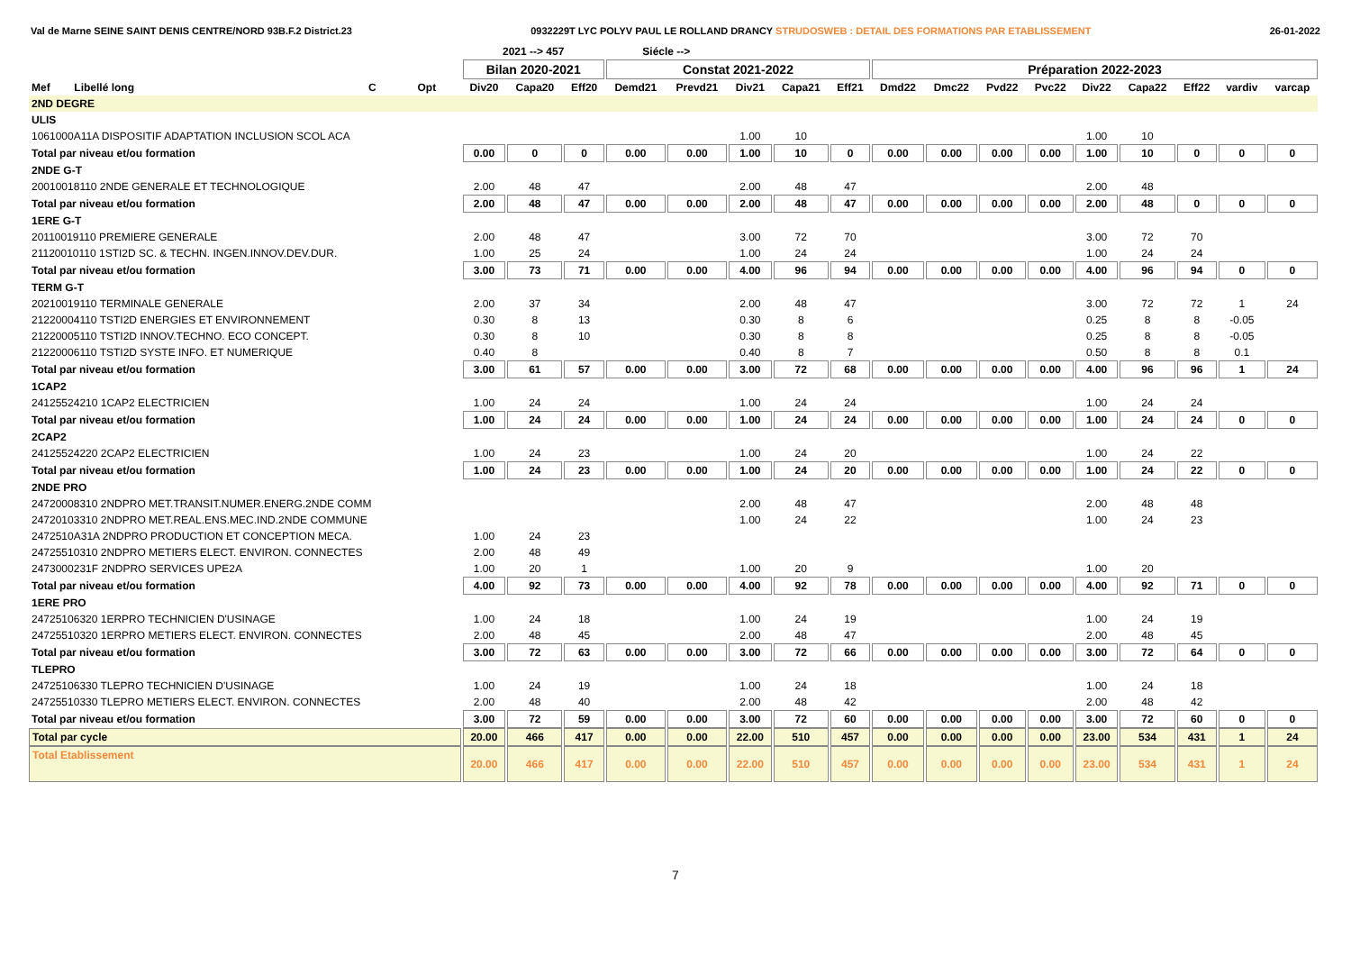Val de Marne SEINE SAINT DENIS CENTRE/NORD 93B.F.2 District.23 0932229T LYC POLYV PAUL LE ROLLAND DRANCY STRUDOSWEB : DETAIL DES FORMATIONS PAR ETABLISSEMENT 26-01-2022
| | | | | 2021 --> 457 | | | Siécle --> | | | | | | | | | | | | | |
| --- | --- | --- | --- | --- | --- | --- | --- | --- | --- | --- | --- | --- | --- | --- | --- | --- | --- | --- | --- | --- |
| | | | | Bilan 2020-2021 | | | Constat 2021-2022 | | | | | Préparation 2022-2023 | | | | | | | | |
| Mef Libellé long | | C | Opt | Div20 | Capa20 | Eff20 | Demd21 | Prevd21 | Div21 | Capa21 | Eff21 | Dmd22 | Dmc22 | Pvd22 | Pvc22 | Div22 | Capa22 | Eff22 | vardiv | varcap |
| 2ND DEGRE | | | | | | | | | | | | | | | | | | | | |
| ULIS | | | | | | | | | | | | | | | | | | | | |
| 1061000A11A DISPOSITIF ADAPTATION INCLUSION SCOL ACA | | | | | | | | | 1.00 | 10 | | | | | | 1.00 | 10 | | | |
| Total par niveau et/ou formation | | | | 0.00 | 0 | 0 | 0.00 | 0.00 | 1.00 | 10 | 0 | 0.00 | 0.00 | 0.00 | 0.00 | 1.00 | 10 | 0 | 0 | 0 |
| 2NDE G-T | | | | | | | | | | | | | | | | | | | | |
| 20010018110 2NDE GENERALE ET TECHNOLOGIQUE | | | | 2.00 | 48 | 47 | | | 2.00 | 48 | 47 | | | | | 2.00 | 48 | | | |
| Total par niveau et/ou formation | | | | 2.00 | 48 | 47 | 0.00 | 0.00 | 2.00 | 48 | 47 | 0.00 | 0.00 | 0.00 | 0.00 | 2.00 | 48 | 0 | 0 | 0 |
| 1ERE G-T | | | | | | | | | | | | | | | | | | | | |
| 20110019110 PREMIERE GENERALE | | | | 2.00 | 48 | 47 | | | 3.00 | 72 | 70 | | | | | 3.00 | 72 | 70 | | |
| 21120010110 1STI2D SC. & TECHN. INGEN.INNOV.DEV.DUR. | | | | 1.00 | 25 | 24 | | | 1.00 | 24 | 24 | | | | | 1.00 | 24 | 24 | | |
| Total par niveau et/ou formation | | | | 3.00 | 73 | 71 | 0.00 | 0.00 | 4.00 | 96 | 94 | 0.00 | 0.00 | 0.00 | 0.00 | 4.00 | 96 | 94 | 0 | 0 |
| TERM G-T | | | | | | | | | | | | | | | | | | | | |
| 20210019110 TERMINALE GENERALE | | | | 2.00 | 37 | 34 | | | 2.00 | 48 | 47 | | | | | 3.00 | 72 | 72 | 1 | 24 |
| 21220004110 TSTI2D ENERGIES ET ENVIRONNEMENT | | | | 0.30 | 8 | 13 | | | 0.30 | 8 | 6 | | | | | 0.25 | 8 | 8 | -0.05 | |
| 21220005110 TSTI2D INNOV.TECHNO. ECO CONCEPT. | | | | 0.30 | 8 | 10 | | | 0.30 | 8 | 8 | | | | | 0.25 | 8 | 8 | -0.05 | |
| 21220006110 TSTI2D SYSTE INFO. ET NUMERIQUE | | | | 0.40 | 8 | | | | 0.40 | 8 | 7 | | | | | 0.50 | 8 | 8 | 0.1 | |
| Total par niveau et/ou formation | | | | 3.00 | 61 | 57 | 0.00 | 0.00 | 3.00 | 72 | 68 | 0.00 | 0.00 | 0.00 | 0.00 | 4.00 | 96 | 96 | 1 | 24 |
| 1CAP2 | | | | | | | | | | | | | | | | | | | | |
| 24125524210 1CAP2 ELECTRICIEN | | | | 1.00 | 24 | 24 | | | 1.00 | 24 | 24 | | | | | 1.00 | 24 | 24 | | |
| Total par niveau et/ou formation | | | | 1.00 | 24 | 24 | 0.00 | 0.00 | 1.00 | 24 | 24 | 0.00 | 0.00 | 0.00 | 0.00 | 1.00 | 24 | 24 | 0 | 0 |
| 2CAP2 | | | | | | | | | | | | | | | | | | | | |
| 24125524220 2CAP2 ELECTRICIEN | | | | 1.00 | 24 | 23 | | | 1.00 | 24 | 20 | | | | | 1.00 | 24 | 22 | | |
| Total par niveau et/ou formation | | | | 1.00 | 24 | 23 | 0.00 | 0.00 | 1.00 | 24 | 20 | 0.00 | 0.00 | 0.00 | 0.00 | 1.00 | 24 | 22 | 0 | 0 |
| 2NDE PRO | | | | | | | | | | | | | | | | | | | | |
| 24720008310 2NDPRO MET.TRANSIT.NUMER.ENERG.2NDE COMM | | | | | | | | | 2.00 | 48 | 47 | | | | | 2.00 | 48 | 48 | | |
| 24720103310 2NDPRO MET.REAL.ENS.MEC.IND.2NDE COMMUNE | | | | | | | | | 1.00 | 24 | 22 | | | | | 1.00 | 24 | 23 | | |
| 2472510A31A 2NDPRO PRODUCTION ET CONCEPTION MECA. | | | | 1.00 | 24 | 23 | | | | | | | | | | | | | | |
| 24725510310 2NDPRO METIERS ELECT. ENVIRON. CONNECTES | | | | 2.00 | 48 | 49 | | | | | | | | | | | | | | |
| 2473000231F 2NDPRO SERVICES UPE2A | | | | 1.00 | 20 | 1 | | | 1.00 | 20 | 9 | | | | | 1.00 | 20 | | | |
| Total par niveau et/ou formation | | | | 4.00 | 92 | 73 | 0.00 | 0.00 | 4.00 | 92 | 78 | 0.00 | 0.00 | 0.00 | 0.00 | 4.00 | 92 | 71 | 0 | 0 |
| 1ERE PRO | | | | | | | | | | | | | | | | | | | | |
| 24725106320 1ERPRO TECHNICIEN D'USINAGE | | | | 1.00 | 24 | 18 | | | 1.00 | 24 | 19 | | | | | 1.00 | 24 | 19 | | |
| 24725510320 1ERPRO METIERS ELECT. ENVIRON. CONNECTES | | | | 2.00 | 48 | 45 | | | 2.00 | 48 | 47 | | | | | 2.00 | 48 | 45 | | |
| Total par niveau et/ou formation | | | | 3.00 | 72 | 63 | 0.00 | 0.00 | 3.00 | 72 | 66 | 0.00 | 0.00 | 0.00 | 0.00 | 3.00 | 72 | 64 | 0 | 0 |
| TLEPRO | | | | | | | | | | | | | | | | | | | | |
| 24725106330 TLEPRO TECHNICIEN D'USINAGE | | | | 1.00 | 24 | 19 | | | 1.00 | 24 | 18 | | | | | 1.00 | 24 | 18 | | |
| 24725510330 TLEPRO METIERS ELECT. ENVIRON. CONNECTES | | | | 2.00 | 48 | 40 | | | 2.00 | 48 | 42 | | | | | 2.00 | 48 | 42 | | |
| Total par niveau et/ou formation | | | | 3.00 | 72 | 59 | 0.00 | 0.00 | 3.00 | 72 | 60 | 0.00 | 0.00 | 0.00 | 0.00 | 3.00 | 72 | 60 | 0 | 0 |
| Total par cycle | | | | 20.00 | 466 | 417 | 0.00 | 0.00 | 22.00 | 510 | 457 | 0.00 | 0.00 | 0.00 | 0.00 | 23.00 | 534 | 431 | 1 | 24 |
| Total Etablissement | | | | 20.00 | 466 | 417 | 0.00 | 0.00 | 22.00 | 510 | 457 | 0.00 | 0.00 | 0.00 | 0.00 | 23.00 | 534 | 431 | 1 | 24 |
7